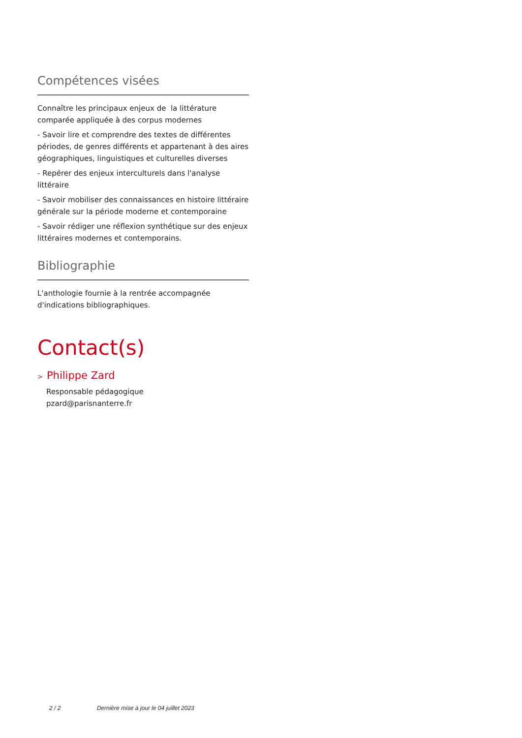Compétences visées
Connaître les principaux enjeux de la littérature comparée appliquée à des corpus modernes
- Savoir lire et comprendre des textes de différentes périodes, de genres différents et appartenant à des aires géographiques, linguistiques et culturelles diverses
- Repérer des enjeux interculturels dans l'analyse littéraire
- Savoir mobiliser des connaissances en histoire littéraire générale sur la période moderne et contemporaine
- Savoir rédiger une réflexion synthétique sur des enjeux littéraires modernes et contemporains.
Bibliographie
L'anthologie fournie à la rentrée accompagnée d'indications bibliographiques.
Contact(s)
> Philippe Zard
Responsable pédagogique
pzard@parisnanterre.fr
2 / 2 Dernière mise à jour le 04 juillet 2023